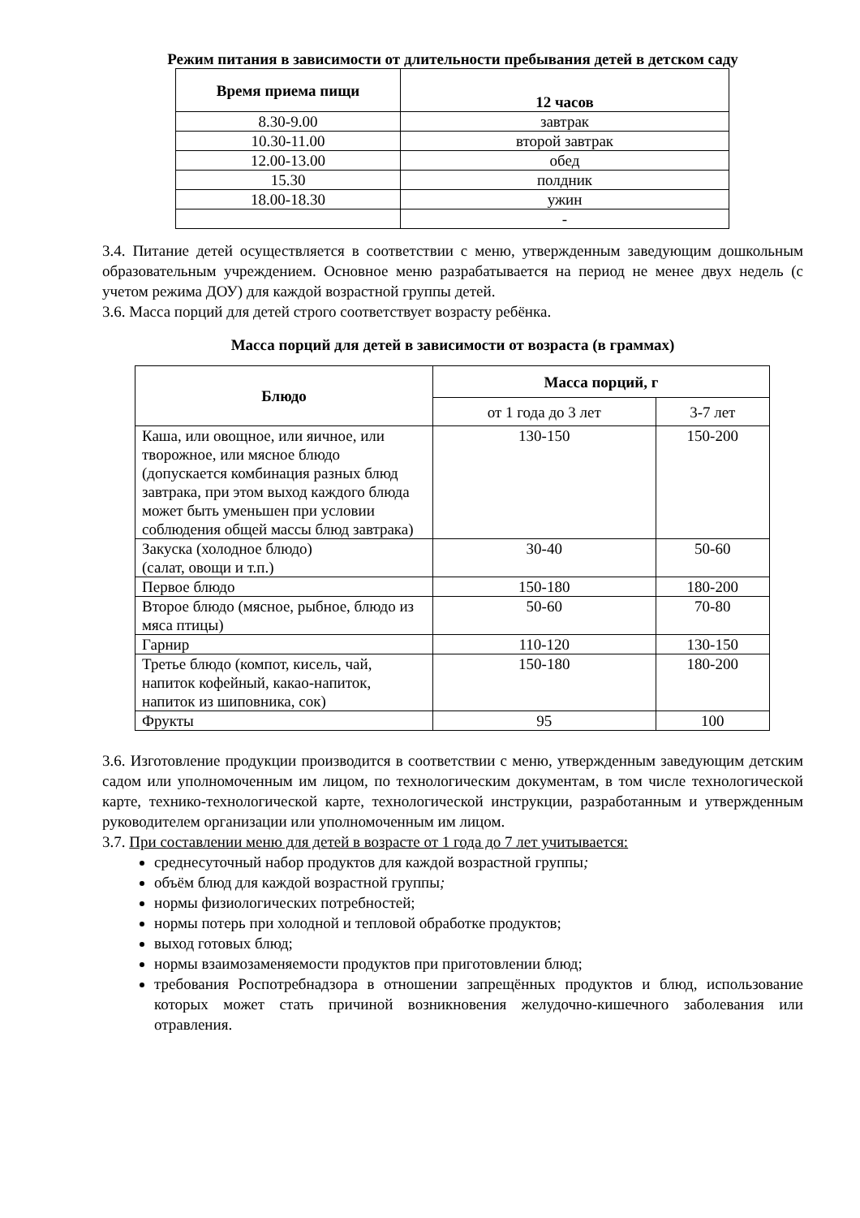Режим питания в зависимости от длительности пребывания детей в детском саду
| Время приема пищи | 12 часов |
| --- | --- |
| 8.30-9.00 | завтрак |
| 10.30-11.00 | второй завтрак |
| 12.00-13.00 | обед |
| 15.30 | полдник |
| 18.00-18.30 | ужин |
| | - |
3.4. Питание детей осуществляется в соответствии с меню, утвержденным заведующим дошкольным образовательным учреждением. Основное меню разрабатывается на период не менее двух недель (с учетом режима ДОУ) для каждой возрастной группы детей.
3.6. Масса порций для детей строго соответствует возрасту ребёнка.
Масса порций для детей в зависимости от возраста (в граммах)
| Блюдо | Масса порций, г | |
| --- | --- | --- |
| | от 1 года до 3 лет | 3-7 лет |
| Каша, или овощное, или яичное, или творожное, или мясное блюдо (допускается комбинация разных блюд завтрака, при этом выход каждого блюда может быть уменьшен при условии соблюдения общей массы блюд завтрака) | 130-150 | 150-200 |
| Закуска (холодное блюдо) (салат, овощи и т.п.) | 30-40 | 50-60 |
| Первое блюдо | 150-180 | 180-200 |
| Второе блюдо (мясное, рыбное, блюдо из мяса птицы) | 50-60 | 70-80 |
| Гарнир | 110-120 | 130-150 |
| Третье блюдо (компот, кисель, чай, напиток кофейный, какао-напиток, напиток из шиповника, сок) | 150-180 | 180-200 |
| Фрукты | 95 | 100 |
3.6. Изготовление продукции производится в соответствии с меню, утвержденным заведующим детским садом или уполномоченным им лицом, по технологическим документам, в том числе технологической карте, технико-технологической карте, технологической инструкции, разработанным и утвержденным руководителем организации или уполномоченным им лицом.
3.7. При составлении меню для детей в возрасте от 1 года до 7 лет учитывается:
среднесуточный набор продуктов для каждой возрастной группы;
объём блюд для каждой возрастной группы;
нормы физиологических потребностей;
нормы потерь при холодной и тепловой обработке продуктов;
выход готовых блюд;
нормы взаимозаменяемости продуктов при приготовлении блюд;
требования Роспотребнадзора в отношении запрещённых продуктов и блюд, использование которых может стать причиной возникновения желудочно-кишечного заболевания или отравления.